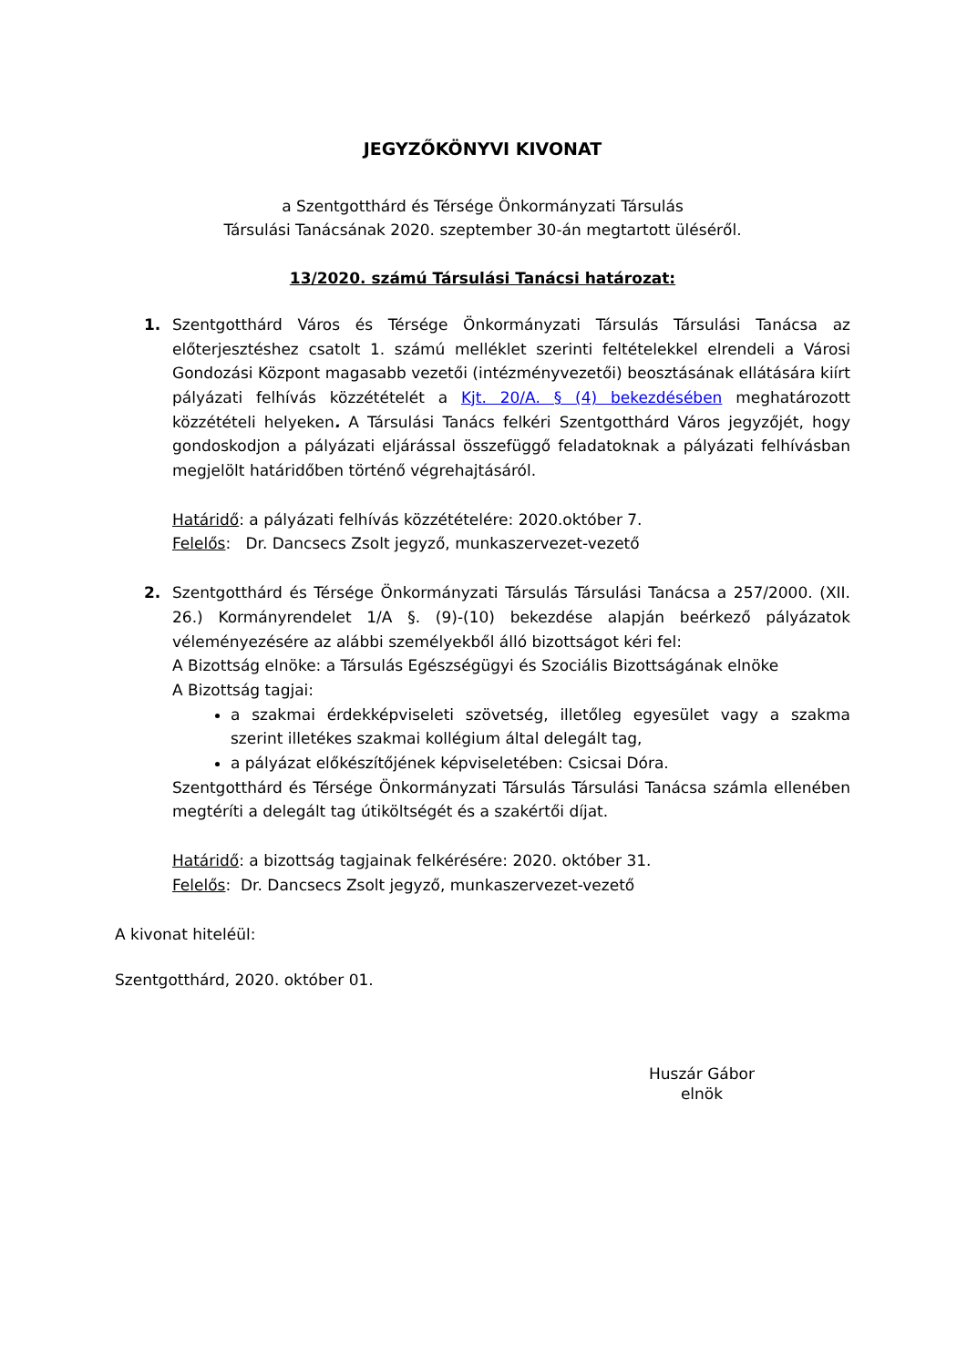JEGYZŐKÖNYVI KIVONAT
a Szentgotthárd és Térsége Önkormányzati Társulás
Társulási Tanácsának 2020. szeptember 30-án megtartott üléséről.
13/2020. számú Társulási Tanácsi határozat:
1. Szentgotthárd Város és Térsége Önkormányzati Társulás Társulási Tanácsa az előterjesztéshez csatolt 1. számú melléklet szerinti feltételekkel elrendeli a Városi Gondozási Központ magasabb vezetői (intézményvezetői) beosztásának ellátására kiírt pályázati felhívás közzétételét a Kjt. 20/A. § (4) bekezdésében meghatározott közzétételi helyeken. A Társulási Tanács felkéri Szentgotthárd Város jegyzőjét, hogy gondoskodjon a pályázati eljárással összefüggő feladatoknak a pályázati felhívásban megjelölt határidőben történő végrehajtásáról.
Határidő: a pályázati felhívás közzétételére: 2020.október 7.
Felelős: Dr. Dancsecs Zsolt jegyző, munkaszervezet-vezető
2. Szentgotthárd és Térsége Önkormányzati Társulás Társulási Tanácsa a 257/2000. (XII. 26.) Kormányrendelet 1/A §. (9)-(10) bekezdése alapján beérkező pályázatok véleményezésére az alábbi személyekből álló bizottságot kéri fel:
A Bizottság elnöke: a Társulás Egészségügyi és Szociális Bizottságának elnöke
A Bizottság tagjai:
a szakmai érdekképviseleti szövetség, illetőleg egyesület vagy a szakma szerint illetékes szakmai kollégium által delegált tag,
a pályázat előkészítőjének képviseletében: Csicsai Dóra.
Szentgotthárd és Térsége Önkormányzati Társulás Társulási Tanácsa számla ellenében megtéríti a delegált tag útiköltségét és a szakértői díjat.
Határidő: a bizottság tagjainak felkérésére: 2020. október 31.
Felelős: Dr. Dancsecs Zsolt jegyző, munkaszervezet-vezető
A kivonat hiteléül:
Szentgotthárd, 2020. október 01.
Huszár Gábor
elnök